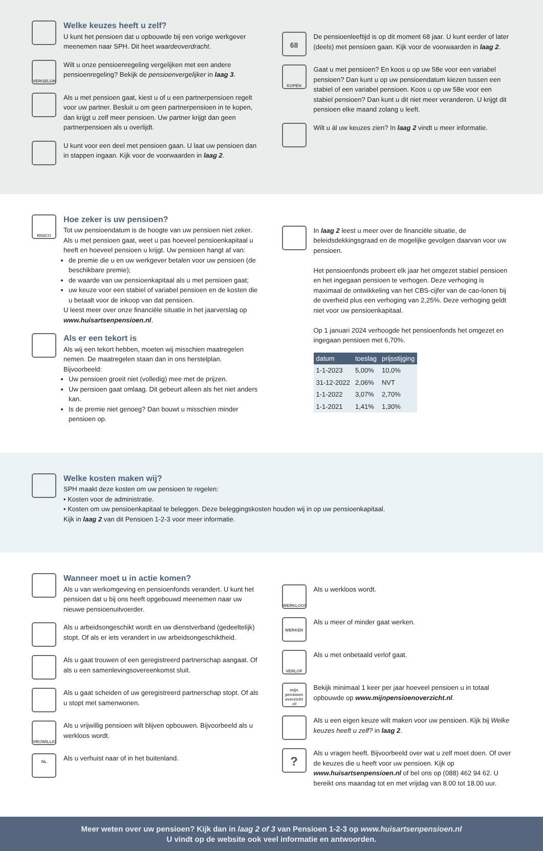Welke keuzes heeft u zelf?
U kunt het pensioen dat u opbouwde bij een vorige werkgever meenemen naar SPH. Dit heet waardeoverdracht.
VERGELIJK
Wilt u onze pensioenregeling vergelijken met een andere pensioenregeling? Bekijk de pensioenvergelijker in laag 3.
Als u met pensioen gaat, kiest u of u een partnerpensioen regelt voor uw partner. Besluit u om geen partnerpensioen in te kopen, dan krijgt u zelf meer pensioen. Uw partner krijgt dan geen partnerpensioen als u overlijdt.
U kunt voor een deel met pensioen gaan. U laat uw pensioen dan in stappen ingaan. Kijk voor de voorwaarden in laag 2.
68
De pensioenleeftijd is op dit moment 68 jaar. U kunt eerder of later (deels) met pensioen gaan. Kijk voor de voorwaarden in laag 2.
KOPEN
Gaat u met pensioen? En koos u op uw 58e voor een variabel pensioen? Dan kunt u op uw pensioendatum kiezen tussen een stabiel of een variabel pensioen. Koos u op uw 58e voor een stabiel pensioen? Dan kunt u dit niet meer veranderen. U krijgt dit pensioen elke maand zolang u leeft.
Wilt u ál uw keuzes zien? In laag 2 vindt u meer informatie.
RISICO
Hoe zeker is uw pensioen?
Tot uw pensioendatum is de hoogte van uw pensioen niet zeker. Als u met pensioen gaat, weet u pas hoeveel pensioenkapitaal u heeft en hoeveel pensioen u krijgt. Uw pensioen hangt af van:
de premie die u en uw werkgever betalen voor uw pensioen (de beschikbare premie);
de waarde van uw pensioenkapitaal als u met pensioen gaat;
uw keuze voor een stabiel of variabel pensioen en de kosten die u betaalt voor de inkoop van dat pensioen.
U leest meer over onze financiële situatie in het jaarverslag op www.huisartsenpensioen.nl.
Als er een tekort is
Als wij een tekort hebben, moeten wij misschien maatregelen nemen. De maatregelen staan dan in ons herstelplan. Bijvoorbeeld:
Uw pensioen groeit niet (volledig) mee met de prijzen.
Uw pensioen gaat omlaag. Dit gebeurt alleen als het niet anders kan.
Is de premie niet genoeg? Dan bouwt u misschien minder pensioen op.
In laag 2 leest u meer over de financiële situatie, de beleidsdekkingsgraad en de mogelijke gevolgen daarvan voor uw pensioen.
Het pensioenfonds probeert elk jaar het omgezet stabiel pensioen en het ingegaan pensioen te verhogen. Deze verhoging is maximaal de ontwikkeling van het CBS-cijfer van de cao-lonen bij de overheid plus een verhoging van 2,25%. Deze verhoging geldt niet voor uw pensioenkapitaal.
Op 1 januari 2024 verhoogde het pensioenfonds het omgezet en ingegaan pensioen met 6,70%.
| datum | toeslag | prijsstijging |
| --- | --- | --- |
| 1-1-2023 | 5,00% | 10,0% |
| 31-12-2022 | 2,06% | NVT |
| 1-1-2022 | 3,07% | 2,70% |
| 1-1-2021 | 1,41% | 1,30% |
Welke kosten maken wij?
SPH maakt deze kosten om uw pensioen te regelen:
• Kosten voor de administratie.
• Kosten om uw pensioenkapitaal te beleggen. Deze beleggingskosten houden wij in op uw pensioenkapitaal.
Kijk in laag 2 van dit Pensioen 1-2-3 voor meer informatie.
Wanneer moet u in actie komen?
Als u van werkomgeving en pensioenfonds verandert. U kunt het pensioen dat u bij ons heeft opgebouwd meenemen naar uw nieuwe pensioenuitvoerder.
Als u arbeidsongeschikt wordt en uw dienstverband (gedeeltelijk) stopt. Of als er iets verandert in uw arbeidsongeschiktheid.
Als u gaat trouwen of een geregistreerd partnerschap aangaat. Of als u een samenlevingsovereenkomst sluit.
Als u gaat scheiden of uw geregistreerd partnerschap stopt. Of als u stopt met samenwonen.
VRIJWILLIG
Als u vrijwillig pensioen wilt blijven opbouwen. Bijvoorbeeld als u werkloos wordt.
NL
Als u verhuist naar of in het buitenland.
WERKLOOS
Als u werkloos wordt.
WERKEN
Als u meer of minder gaat werken.
VERLOF
Als u met onbetaald verlof gaat.
mijn pensioen overzicht .nl
Bekijk minimaal 1 keer per jaar hoeveel pensioen u in totaal opbouwde op www.mijnpensioenoverzicht.nl.
Als u een eigen keuze wilt maken voor uw pensioen. Kijk bij Welke keuzes heeft u zelf? in laag 2.
?
Als u vragen heeft. Bijvoorbeeld over wat u zelf moet doen. Of over de keuzes die u heeft voor uw pensioen. Kijk op www.huisartsenpensioen.nl of bel ons op (088) 462 94 62. U bereikt ons maandag tot en met vrijdag van 8.00 tot 18.00 uur.
Meer weten over uw pensioen? Kijk dan in laag 2 of 3 van Pensioen 1-2-3 op www.huisartsenpensioen.nl
U vindt op de website ook veel informatie en antwoorden.